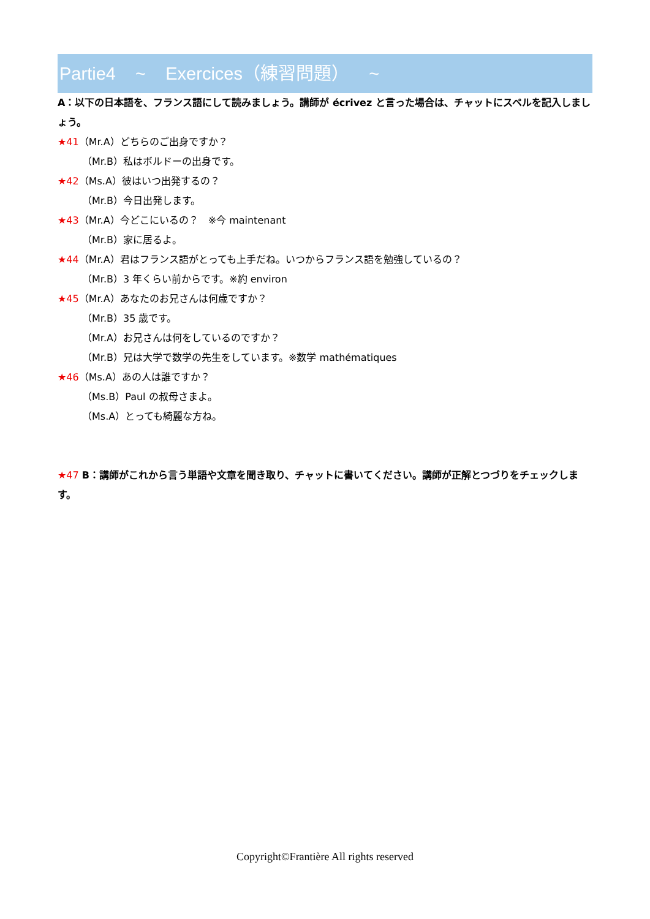Partie4 ~ Exercices（練習問題） ~
A：以下の日本語を、フランス語にして読みましょう。講師が écrivez と言った場合は、チャットにスペルを記入しましょう。
★41（Mr.A）どちらのご出身ですか？
（Mr.B）私はボルドーの出身です。
★42（Ms.A）彼はいつ出発するの？
（Mr.B）今日出発します。
★43（Mr.A）今どこにいるの？　※今 maintenant
（Mr.B）家に居るよ。
★44（Mr.A）君はフランス語がとっても上手だね。いつからフランス語を勉強しているの？
（Mr.B）3 年くらい前からです。※約 environ
★45（Mr.A）あなたのお兄さんは何歳ですか？
（Mr.B）35 歳です。
（Mr.A）お兄さんは何をしているのですか？
（Mr.B）兄は大学で数学の先生をしています。※数学 mathématiques
★46（Ms.A）あの人は誰ですか？
（Ms.B）Paul の叔母さまよ。
（Ms.A）とっても綺麗な方ね。
★47 B：講師がこれから言う単語や文章を聞き取り、チャットに書いてください。講師が正解とつづりをチェックします。
Copyright©Frantière All rights reserved